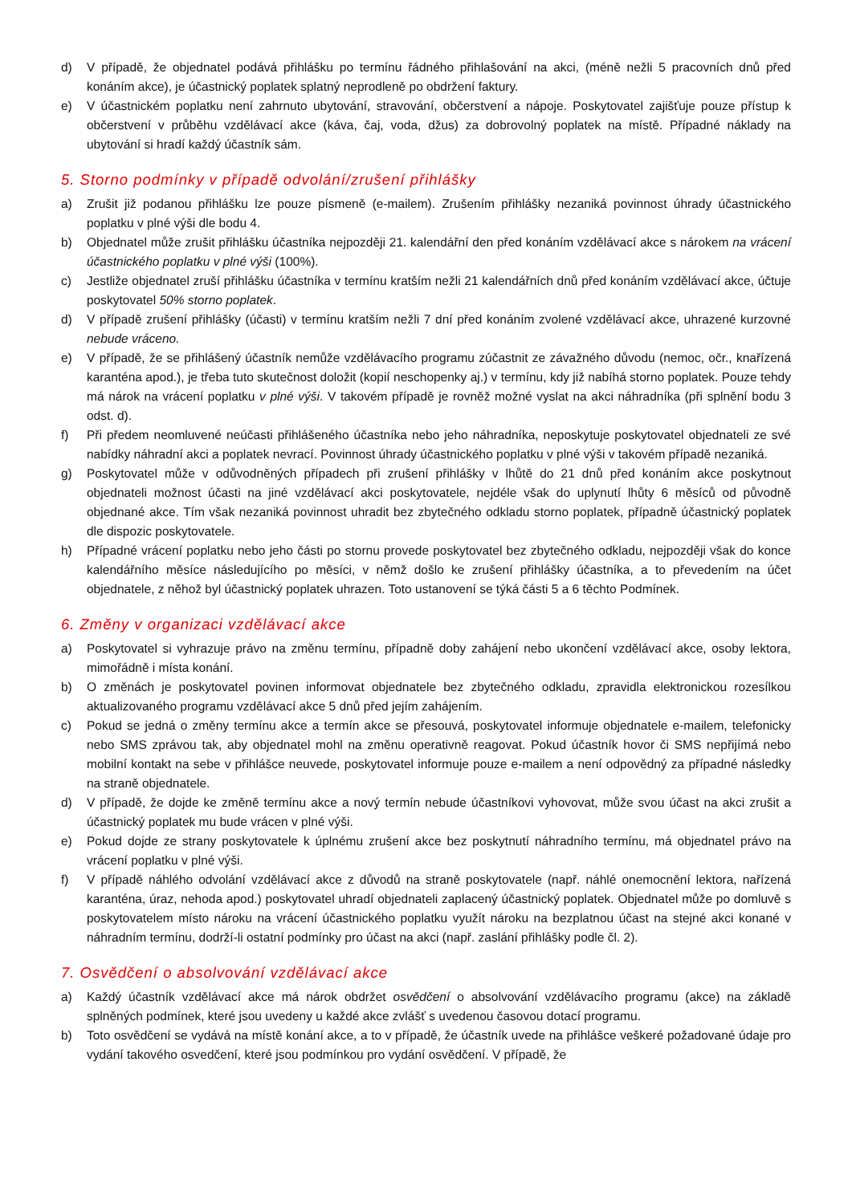d) V případě, že objednatel podává přihlášku po termínu řádného přihlašování na akci, (méně nežli 5 pracovních dnů před konáním akce), je účastnický poplatek splatný neprodleně po obdržení faktury.
e) V účastnickém poplatku není zahrnuto ubytování, stravování, občerstvení a nápoje. Poskytovatel zajišťuje pouze přístup k občerstvení v průběhu vzdělávací akce (káva, čaj, voda, džus) za dobrovolný poplatek na místě. Případné náklady na ubytování si hradí každý účastník sám.
5. Storno podmínky v případě odvolání/zrušení přihlášky
a) Zrušit již podanou přihlášku lze pouze písmeně (e-mailem). Zrušením přihlášky nezaniká povinnost úhrady účastnického poplatku v plné výši dle bodu 4.
b) Objednatel může zrušit přihlášku účastníka nejpozději 21. kalendářní den před konáním vzdělávací akce s nárokem na vrácení účastnického poplatku v plné výši (100%).
c) Jestliže objednatel zruší přihlášku účastníka v termínu kratším nežli 21 kalendářních dnů před konáním vzdělávací akce, účtuje poskytovatel 50% storno poplatek.
d) V případě zrušení přihlášky (účasti) v termínu kratším nežli 7 dní před konáním zvolené vzdělávací akce, uhrazené kurzovné nebude vráceno.
e) V případě, že se přihlášený účastník nemůže vzdělávacího programu zúčastnit ze závažného důvodu (nemoc, očr., knařízená karanténa apod.), je třeba tuto skutečnost doložit (kopií neschopenky aj.) v termínu, kdy již nabíhá storno poplatek. Pouze tehdy má nárok na vrácení poplatku v plné výši. V takovém případě je rovněž možné vyslat na akci náhradníka (při splnění bodu 3 odst. d).
f) Při předem neomluvené neúčasti přihlášeného účastníka nebo jeho náhradníka, neposkytuje poskytovatel objednateli ze své nabídky náhradní akci a poplatek nevrací. Povinnost úhrady účastnického poplatku v plné výši v takovém případě nezaniká.
g) Poskytovatel může v odůvodněných případech při zrušení přihlášky v lhůtě do 21 dnů před konáním akce poskytnout objednateli možnost účasti na jiné vzdělávací akci poskytovatele, nejdéle však do uplynutí lhůty 6 měsíců od původně objednané akce. Tím však nezaniká povinnost uhradit bez zbytečného odkladu storno poplatek, případně účastnický poplatek dle dispozic poskytovatele.
h) Případné vrácení poplatku nebo jeho části po stornu provede poskytovatel bez zbytečného odkladu, nejpozději však do konce kalendářního měsíce následujícího po měsíci, v němž došlo ke zrušení přihlášky účastníka, a to převedením na účet objednatele, z něhož byl účastnický poplatek uhrazen. Toto ustanovení se týká části 5 a 6 těchto Podmínek.
6. Změny v organizaci vzdělávací akce
a) Poskytovatel si vyhrazuje právo na změnu termínu, případně doby zahájení nebo ukončení vzdělávací akce, osoby lektora, mimořádně i místa konání.
b) O změnách je poskytovatel povinen informovat objednatele bez zbytečného odkladu, zpravidla elektronickou rozesílkou aktualizovaného programu vzdělávací akce 5 dnů před jejím zahájením.
c) Pokud se jedná o změny termínu akce a termín akce se přesouvá, poskytovatel informuje objednatele e-mailem, telefonicky nebo SMS zprávou tak, aby objednatel mohl na změnu operativně reagovat. Pokud účastník hovor či SMS nepřijímá nebo mobilní kontakt na sebe v přihlášce neuvede, poskytovatel informuje pouze e-mailem a není odpovědný za případné následky na straně objednatele.
d) V případě, že dojde ke změně termínu akce a nový termín nebude účastníkovi vyhovovat, může svou účast na akci zrušit a účastnický poplatek mu bude vrácen v plné výši.
e) Pokud dojde ze strany poskytovatele k úplnému zrušení akce bez poskytnutí náhradního termínu, má objednatel právo na vrácení poplatku v plné výši.
f) V případě náhlého odvolání vzdělávací akce z důvodů na straně poskytovatele (např. náhlé onemocnění lektora, nařízená karanténa, úraz, nehoda apod.) poskytovatel uhradí objednateli zaplacený účastnický poplatek. Objednatel může po domluvě s poskytovatelem místo nároku na vrácení účastnického poplatku využít nároku na bezplatnou účast na stejné akci konané v náhradním termínu, dodrží-li ostatní podmínky pro účast na akci (např. zaslání přihlášky podle čl. 2).
7. Osvědčení o absolvování vzdělávací akce
a) Každý účastník vzdělávací akce má nárok obdržet osvědčení o absolvování vzdělávacího programu (akce) na základě splněných podmínek, které jsou uvedeny u každé akce zvlášť s uvedenou časovou dotací programu.
b) Toto osvědčení se vydává na místě konání akce, a to v případě, že účastník uvede na přihlášce veškeré požadované údaje pro vydání takového osvedčení, které jsou podmínkou pro vydání osvědčení. V případě, že